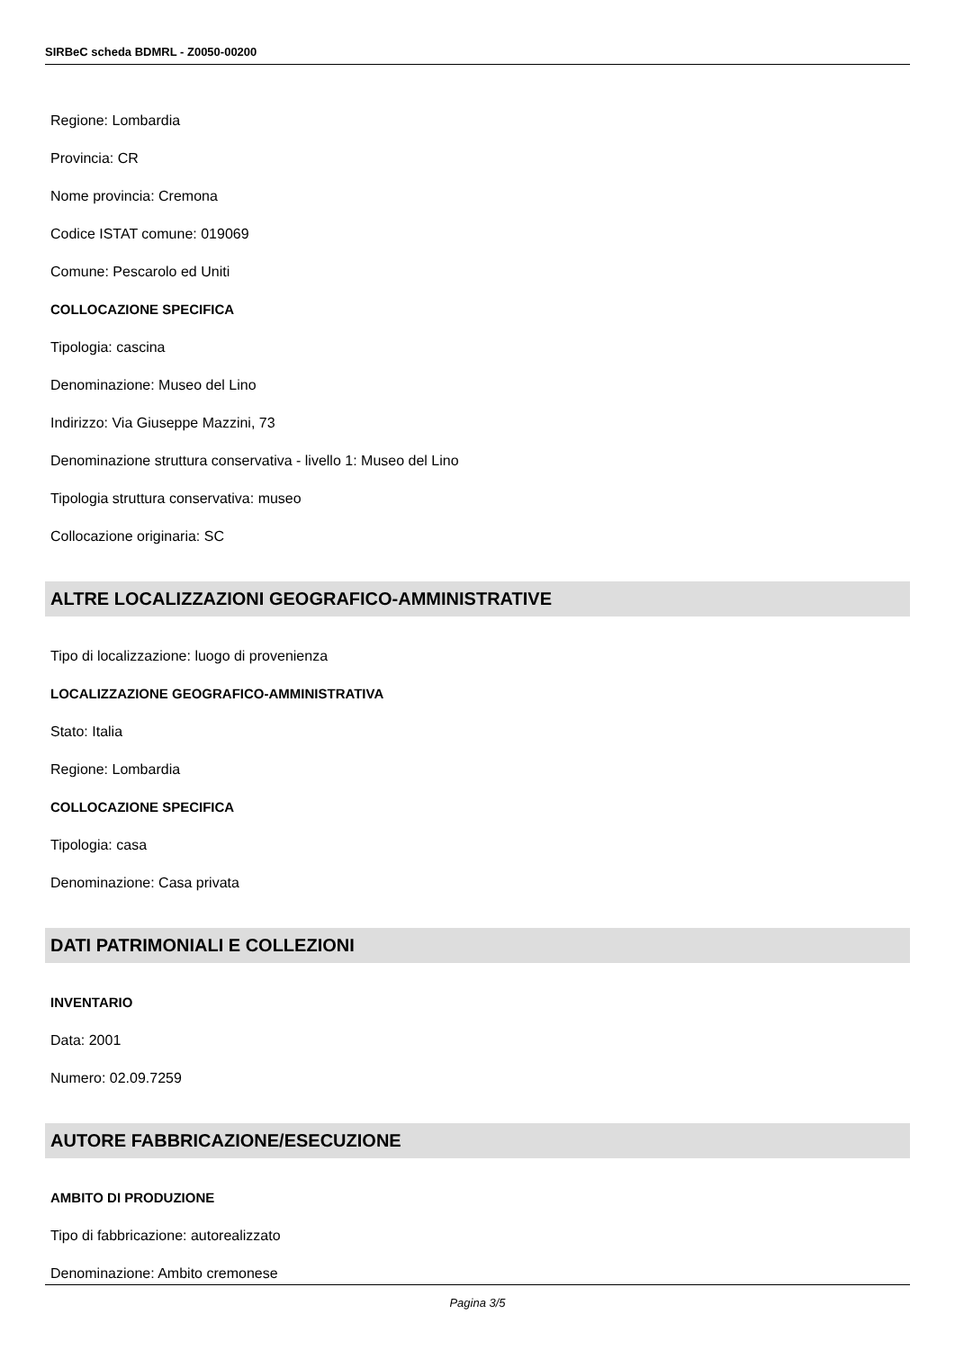SIRBeC scheda BDMRL - Z0050-00200
Regione: Lombardia
Provincia: CR
Nome provincia: Cremona
Codice ISTAT comune: 019069
Comune: Pescarolo ed Uniti
COLLOCAZIONE SPECIFICA
Tipologia: cascina
Denominazione: Museo del Lino
Indirizzo: Via Giuseppe Mazzini, 73
Denominazione struttura conservativa - livello 1: Museo del Lino
Tipologia struttura conservativa: museo
Collocazione originaria: SC
ALTRE LOCALIZZAZIONI GEOGRAFICO-AMMINISTRATIVE
Tipo di localizzazione: luogo di provenienza
LOCALIZZAZIONE GEOGRAFICO-AMMINISTRATIVA
Stato: Italia
Regione: Lombardia
COLLOCAZIONE SPECIFICA
Tipologia: casa
Denominazione: Casa privata
DATI PATRIMONIALI E COLLEZIONI
INVENTARIO
Data: 2001
Numero: 02.09.7259
AUTORE FABBRICAZIONE/ESECUZIONE
AMBITO DI PRODUZIONE
Tipo di fabbricazione: autorealizzato
Denominazione: Ambito cremonese
Pagina 3/5